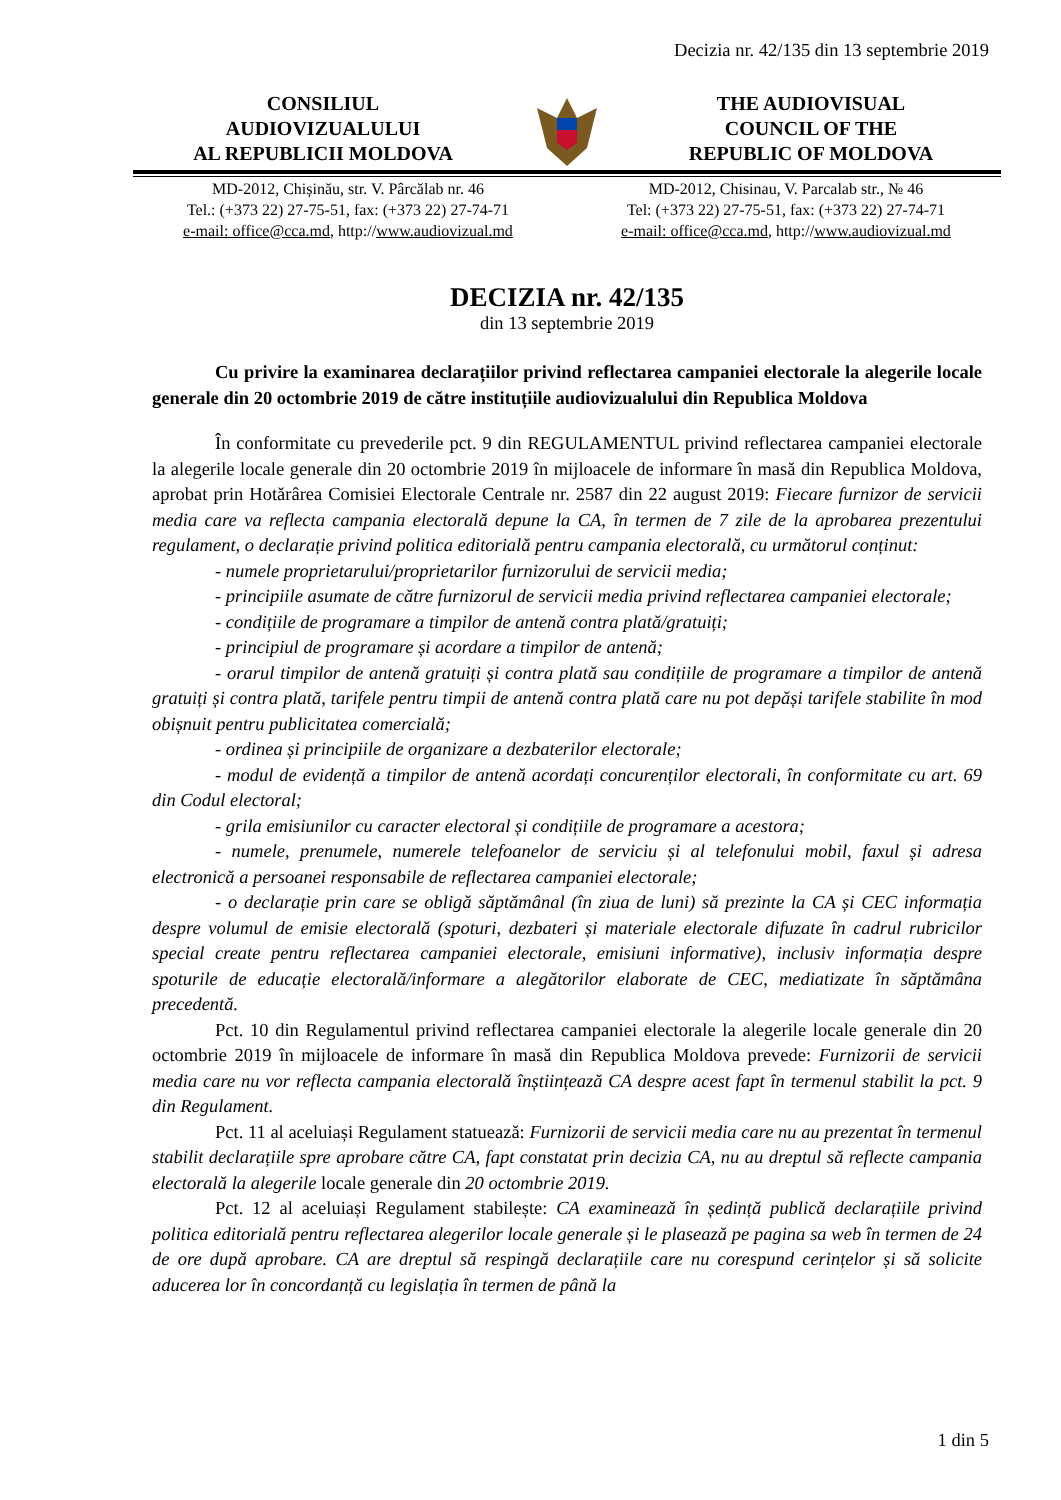Decizia nr. 42/135 din 13 septembrie 2019
CONSILIUL
AUDIOVIZUALULUI
AL REPUBLICII MOLDOVA
THE AUDIOVISUAL
COUNCIL OF THE
REPUBLIC OF MOLDOVA
MD-2012, Chișinău, str. V. Pârcălab nr. 46
Tel.: (+373 22) 27-75-51, fax: (+373 22) 27-74-71
e-mail: office@cca.md, http://www.audiovizual.md
MD-2012, Chisinau, V. Parcalab str., № 46
Tel: (+373 22) 27-75-51, fax: (+373 22) 27-74-71
e-mail: office@cca.md, http://www.audiovizual.md
DECIZIA nr. 42/135
din 13 septembrie 2019
Cu privire la examinarea declarațiilor privind reflectarea campaniei electorale la alegerile locale generale din 20 octombrie 2019 de către instituțiile audiovizualului din Republica Moldova
În conformitate cu prevederile pct. 9 din REGULAMENTUL privind reflectarea campaniei electorale la alegerile locale generale din 20 octombrie 2019 în mijloacele de informare în masă din Republica Moldova, aprobat prin Hotărârea Comisiei Electorale Centrale nr. 2587 din 22 august 2019: Fiecare furnizor de servicii media care va reflecta campania electorală depune la CA, în termen de 7 zile de la aprobarea prezentului regulament, o declarație privind politica editorială pentru campania electorală, cu următorul conținut:
- numele proprietarului/proprietarilor furnizorului de servicii media;
- principiile asumate de către furnizorul de servicii media privind reflectarea campaniei electorale;
- condițiile de programare a timpilor de antenă contra plată/gratuiți;
- principiul de programare și acordare a timpilor de antenă;
- orarul timpilor de antenă gratuiți și contra plată sau condițiile de programare a timpilor de antenă gratuiți și contra plată, tarifele pentru timpii de antenă contra plată care nu pot depăși tarifele stabilite în mod obișnuit pentru publicitatea comercială;
- ordinea și principiile de organizare a dezbaterilor electorale;
- modul de evidență a timpilor de antenă acordați concurenților electorali, în conformitate cu art. 69 din Codul electoral;
- grila emisiunilor cu caracter electoral și condițiile de programare a acestora;
- numele, prenumele, numerele telefoanelor de serviciu și al telefonului mobil, faxul și adresa electronică a persoanei responsabile de reflectarea campaniei electorale;
- o declarație prin care se obligă săptămânal (în ziua de luni) să prezinte la CA și CEC informația despre volumul de emisie electorală (spoturi, dezbateri și materiale electorale difuzate în cadrul rubricilor special create pentru reflectarea campaniei electorale, emisiuni informative), inclusiv informația despre spoturile de educație electorală/informare a alegătorilor elaborate de CEC, mediatizate în săptămâna precedentă.
Pct. 10 din Regulamentul privind reflectarea campaniei electorale la alegerile locale generale din 20 octombrie 2019 în mijloacele de informare în masă din Republica Moldova prevede: Furnizorii de servicii media care nu vor reflecta campania electorală înștiințează CA despre acest fapt în termenul stabilit la pct. 9 din Regulament.
Pct. 11 al aceluiași Regulament statuează: Furnizorii de servicii media care nu au prezentat în termenul stabilit declarațiile spre aprobare către CA, fapt constatat prin decizia CA, nu au dreptul să reflecte campania electorală la alegerile locale generale din 20 octombrie 2019.
Pct. 12 al aceluiași Regulament stabilește: CA examinează în ședință publică declarațiile privind politica editorială pentru reflectarea alegerilor locale generale și le plasează pe pagina sa web în termen de 24 de ore după aprobare. CA are dreptul să respingă declarațiile care nu corespund cerințelor și să solicite aducerea lor în concordanță cu legislația în termen de până la
1 din 5